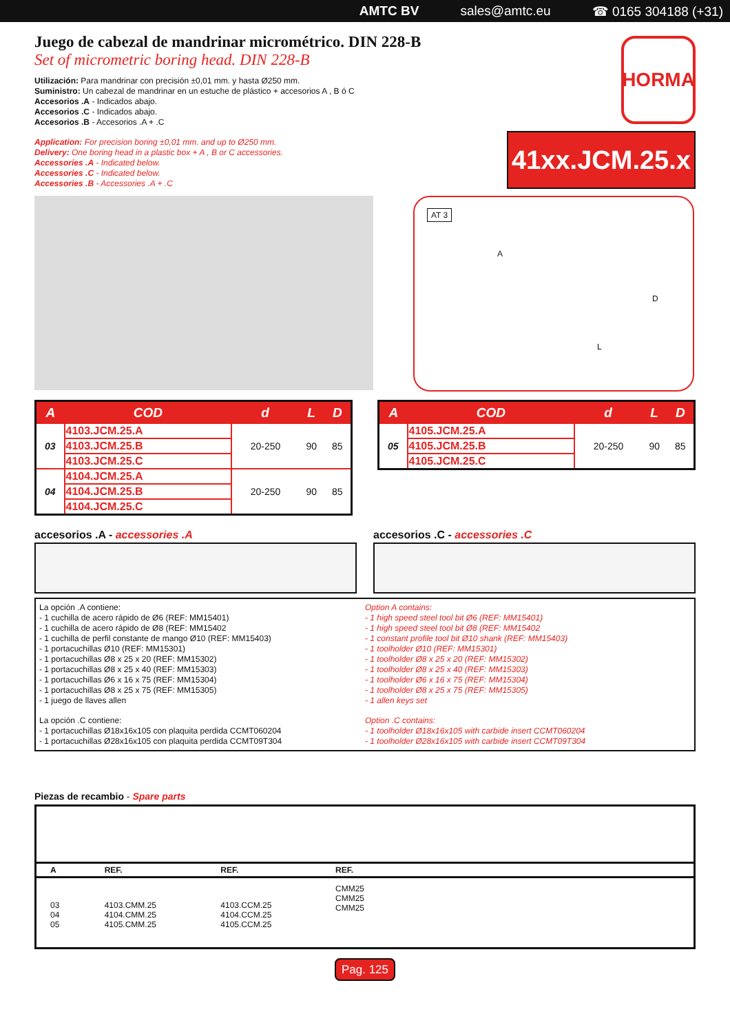AMTC BV sales@amtc.eu ☎ 0165 304188 (+31)
Juego de cabezal de mandrinar micrométrico. DIN 228-B
Set of micrometric boring head. DIN 228-B
Utilización: Para mandrinar con precisión ±0,01 mm. y hasta Ø250 mm.
Suministro: Un cabezal de mandrinar en un estuche de plástico + accesorios A , B ó C
Accesorios .A - Indicados abajo.
Accesorios .C - Indicados abajo.
Accesorios .B - Accesorios .A + .C
Application: For precision boring ±0,01 mm. and up to Ø250 mm.
Delivery: One boring head in a plastic box + A , B or C accessories.
Accessories .A - Indicated below.
Accessories .C - Indicated below.
Accessories .B - Accessories .A + .C
HORMA
41xx.JCM.25.x
AT 3
A
L
D
| A | COD | d | L | D |
| --- | --- | --- | --- | --- |
| 03 | 4103.JCM.25.A | 20-250 | 90 | 85 |
| | 4103.JCM.25.B | | | |
| | 4103.JCM.25.C | | | |
| 04 | 4104.JCM.25.A | 20-250 | 90 | 85 |
| | 4104.JCM.25.B | | | |
| | 4104.JCM.25.C | | | |
| A | COD | d | L | D |
| --- | --- | --- | --- | --- |
| 05 | 4105.JCM.25.A | 20-250 | 90 | 85 |
| | 4105.JCM.25.B | | | |
| | 4105.JCM.25.C | | | |
accesorios .A - accessories .A accesorios .C - accessories .C
La opción .A contiene:
- 1 cuchilla de acero rápido de Ø6 (REF: MM15401)
- 1 cuchilla de acero rápido de Ø8 (REF: MM15402
- 1 cuchilla de perfil constante de mango Ø10 (REF: MM15403)
- 1 portacuchillas Ø10 (REF: MM15301)
- 1 portacuchillas Ø8 x 25 x 20 (REF: MM15302)
- 1 portacuchillas Ø8 x 25 x 40 (REF: MM15303)
- 1 portacuchillas Ø6 x 16 x 75 (REF: MM15304)
- 1 portacuchillas Ø8 x 25 x 75 (REF: MM15305)
- 1 juego de llaves allen
La opción .C contiene:
- 1 portacuchillas Ø18x16x105 con plaquita perdida CCMT060204
- 1 portacuchillas Ø28x16x105 con plaquita perdida CCMT09T304
Option A contains:
- 1 high speed steel tool bit Ø6 (REF: MM15401)
- 1 high speed steel tool bit Ø8 (REF: MM15402
- 1 constant profile tool bit Ø10 shank (REF: MM15403)
- 1 toolholder Ø10 (REF: MM15301)
- 1 toolholder Ø8 x 25 x 20 (REF: MM15302)
- 1 toolholder Ø8 x 25 x 40 (REF: MM15303)
- 1 toolholder Ø6 x 16 x 75 (REF: MM15304)
- 1 toolholder Ø8 x 25 x 75 (REF: MM15305)
- 1 allen keys set
Option .C contains:
- 1 toolholder Ø18x16x105 with carbide insert CCMT060204
- 1 toolholder Ø28x16x105 with carbide insert CCMT09T304
Piezas de recambio - Spare parts
| A | REF. | REF. | REF. |
| --- | --- | --- | --- |
| 03 04 05 | 4103.CMM.25 4104.CMM.25 4105.CMM.25 | 4103.CCM.25 4104.CCM.25 4105.CCM.25 | CMM25 CMM25 CMM25 |
Pag. 125